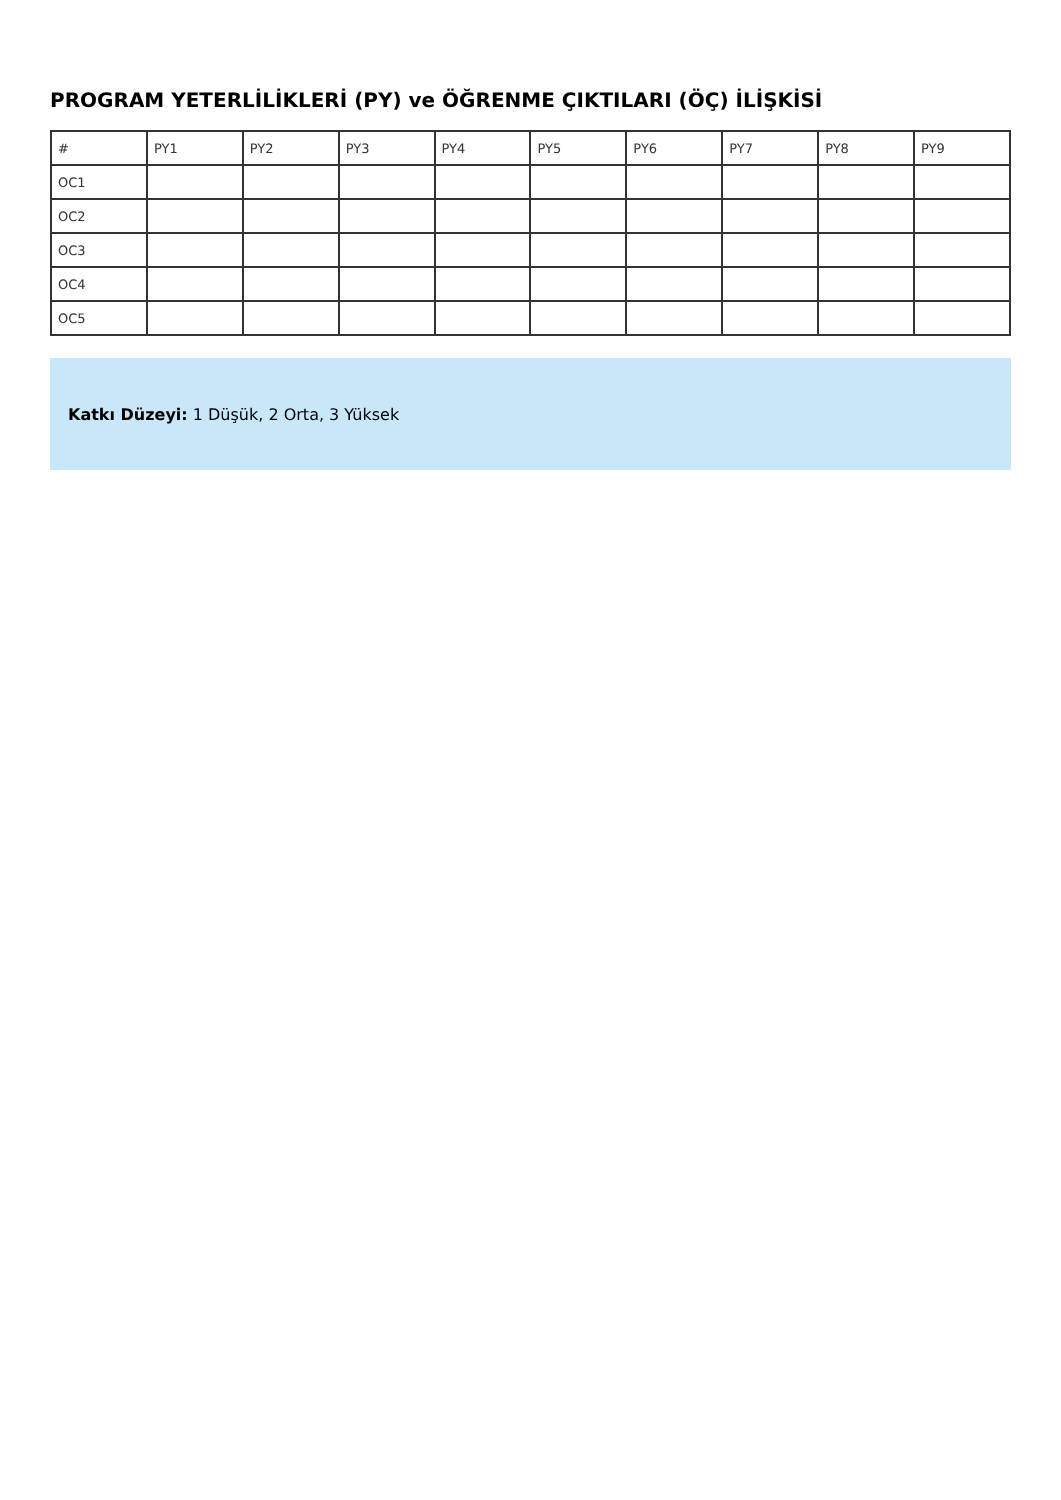PROGRAM YETERLİLİKLERİ (PY) ve ÖĞRENME ÇIKTILARI (ÖÇ) İLİŞKİSİ
| # | PY1 | PY2 | PY3 | PY4 | PY5 | PY6 | PY7 | PY8 | PY9 |
| --- | --- | --- | --- | --- | --- | --- | --- | --- | --- |
| OC1 | | | | | | | | | |
| OC2 | | | | | | | | | |
| OC3 | | | | | | | | | |
| OC4 | | | | | | | | | |
| OC5 | | | | | | | | | |
Katkı Düzeyi: 1 Düşük, 2 Orta, 3 Yüksek